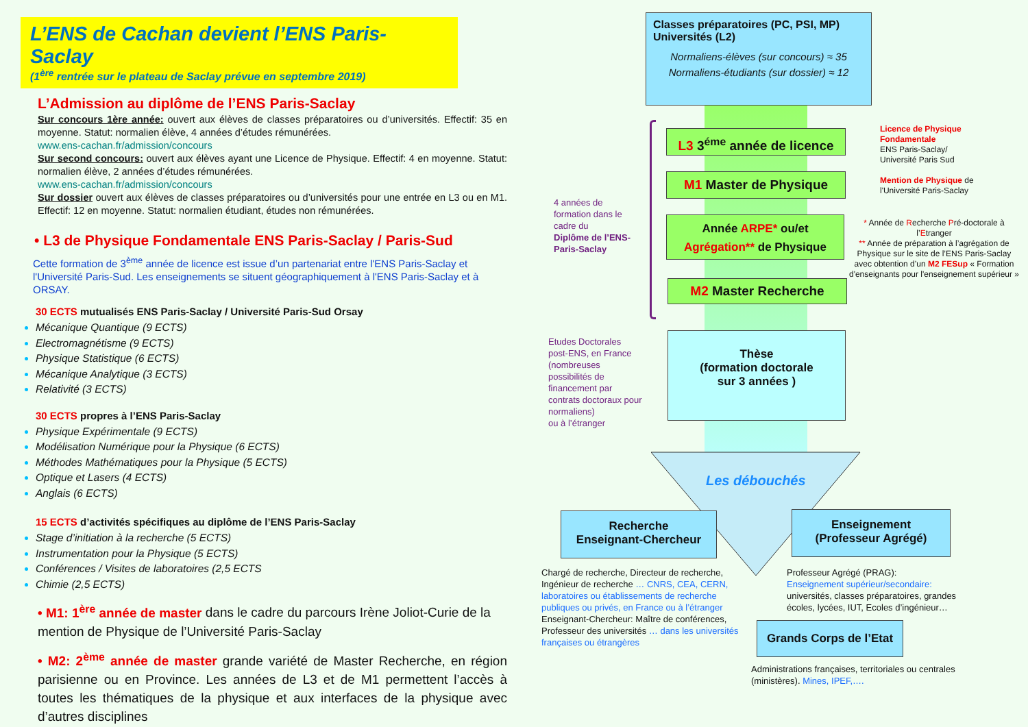L’ENS de Cachan devient l’ENS Paris-Saclay
(1<sup>ère</sup> rentrée sur le plateau de Saclay prévue en septembre 2019)
L’Admission au diplôme de l’ENS Paris-Saclay
Sur concours 1ère année: ouvert aux élèves de classes préparatoires ou d’universités. Effectif: 35 en moyenne. Statut: normalien élève, 4 années d’études rémunérées.
www.ens-cachan.fr/admission/concours
Sur second concours: ouvert aux élèves ayant une Licence de Physique. Effectif: 4 en moyenne. Statut: normalien élève, 2 années d’études rémunérées.
www.ens-cachan.fr/admission/concours
Sur dossier ouvert aux élèves de classes préparatoires ou d’universités pour une entrée en L3 ou en M1. Effectif: 12 en moyenne. Statut: normalien étudiant, études non rémunérées.
• L3 de Physique Fondamentale ENS Paris-Saclay / Paris-Sud
Cette formation de 3<sup>ème</sup> année de licence est issue d’un partenariat entre l'ENS Paris-Saclay et l'Université Paris-Sud. Les enseignements se situent géographiquement à l'ENS Paris-Saclay et à ORSAY.
30 ECTS mutualisés ENS Paris-Saclay / Université Paris-Sud Orsay
Mécanique Quantique (9 ECTS)
Electromagnétisme (9 ECTS)
Physique Statistique (6 ECTS)
Mécanique Analytique (3 ECTS)
Relativité (3 ECTS)
30 ECTS propres à l’ENS Paris-Saclay
Physique Expérimentale (9 ECTS)
Modélisation Numérique pour la Physique (6 ECTS)
Méthodes Mathématiques pour la Physique (5 ECTS)
Optique et Lasers (4 ECTS)
Anglais (6 ECTS)
15 ECTS d’activités spécifiques au diplôme de l’ENS Paris-Saclay
Stage d’initiation à la recherche (5 ECTS)
Instrumentation pour la Physique (5 ECTS)
Conférences / Visites de laboratoires (2,5 ECTS
Chimie (2,5 ECTS)
• M1: 1<sup>ère</sup> année de master dans le cadre du parcours Irène Joliot-Curie de la mention de Physique de l’Université Paris-Saclay
• M2: 2<sup>ème</sup> année de master grande variété de Master Recherche, en région parisienne ou en Province. Les années de L3 et de M1 permettent l’accès à toutes les thématiques de la physique et aux interfaces de la physique avec d’autres disciplines
Classes préparatoires (PC, PSI, MP)
Universités (L2)
Normaliens-élèves (sur concours) ≈ 35
Normaliens-étudiants (sur dossier) ≈ 12
L3 3<sup>éme</sup> année de licence
M1 Master de Physique
Année ARPE* ou/et
Agrégation** de Physique
M2 Master Recherche
Thèse
(formation doctorale
sur 3 années )
Les débouchés
Recherche
Enseignant-Chercheur
Enseignement
(Professeur Agrégé)
Grands Corps de l’Etat
4 années de
formation dans le
cadre du
Diplôme de l’ENS-
Paris-Saclay
Etudes Doctorales
post-ENS, en France
(nombreuses
possibilités de
financement par
contrats doctoraux pour
normaliens)
ou à l’étranger
Licence de Physique
Fondamentale
ENS Paris-Saclay/
Université Paris Sud
Mention de Physique de
l'Université Paris-Saclay
* Année de Recherche Pré-doctorale à l’Etranger
** Année de préparation à l’agrégation de Physique sur le site de l’ENS Paris-Saclay avec obtention d’un M2 FESup « Formation d'enseignants pour l'enseignement supérieur »
Chargé de recherche, Directeur de recherche, Ingénieur de recherche … CNRS, CEA, CERN, laboratoires ou établissements de recherche publiques ou privés, en France ou à l’étranger
Enseignant-Chercheur: Maître de conférences, Professeur des universités … dans les universités françaises ou étrangères
Professeur Agrégé (PRAG):
Enseignement supérieur/secondaire:
universités, classes préparatoires, grandes écoles, lycées, IUT, Ecoles d’ingénieur…
Administrations françaises, territoriales ou centrales (ministères). Mines, IPEF,….